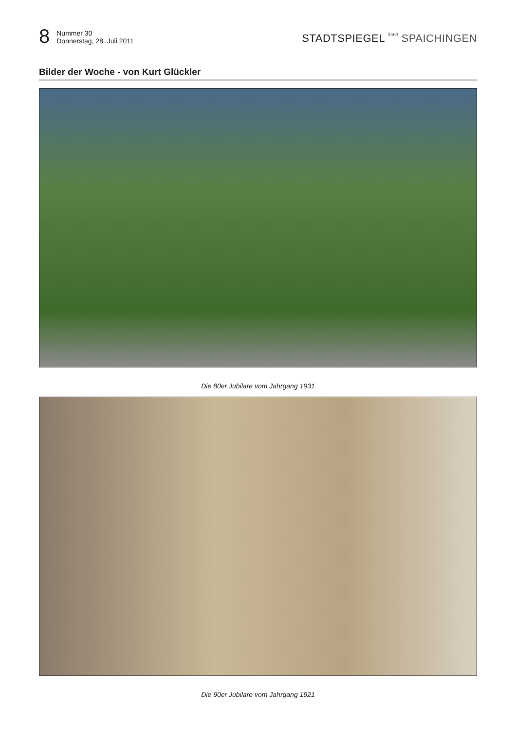8
Nummer 30
Donnerstag, 28. Juli 2011
STADTSPIEGEL Stadt SPAICHINGEN
Bilder der Woche - von Kurt Glückler
Die 80er Jubilare vom Jahrgang 1931
Die 90er Jubilare vom Jahrgang 1921